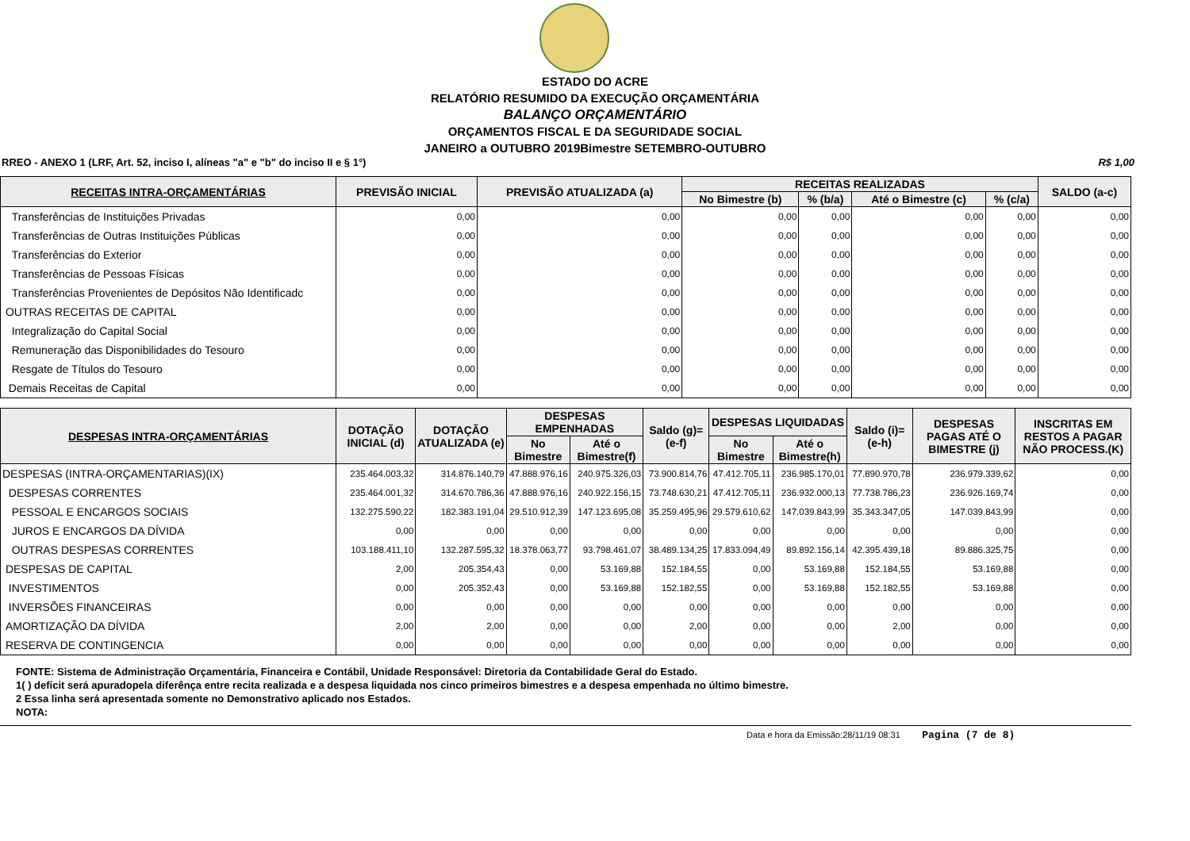ESTADO DO ACRE
RELATÓRIO RESUMIDO DA EXECUÇÃO ORÇAMENTÁRIA
BALANÇO ORÇAMENTÁRIO
ORÇAMENTOS FISCAL E DA SEGURIDADE SOCIAL
JANEIRO a OUTUBRO 2019Bimestre SETEMBRO-OUTUBRO
RREO - ANEXO 1 (LRF, Art. 52, inciso I, alíneas "a" e "b" do inciso II e § 1°) R$ 1,00
| RECEITAS INTRA-ORÇAMENTÁRIAS | PREVISÃO INICIAL | PREVISÃO ATUALIZADA (a) | RECEITAS REALIZADAS | | | | SALDO (a-c) |
| --- | --- | --- | --- | --- | --- | --- | --- |
| | | | No Bimestre (b) | % (b/a) | Até o Bimestre (c) | % (c/a) | |
| Transferências de Instituições Privadas | 0,00 | 0,00 | 0,00 | 0,00 | 0,00 | 0,00 | 0,00 |
| Transferências de Outras Instituições Públicas | 0,00 | 0,00 | 0,00 | 0,00 | 0,00 | 0,00 | 0,00 |
| Transferências do Exterior | 0,00 | 0,00 | 0,00 | 0,00 | 0,00 | 0,00 | 0,00 |
| Transferências de Pessoas Físicas | 0,00 | 0,00 | 0,00 | 0,00 | 0,00 | 0,00 | 0,00 |
| Transferências Provenientes de Depósitos Não Identificadc | 0,00 | 0,00 | 0,00 | 0,00 | 0,00 | 0,00 | 0,00 |
| OUTRAS RECEITAS DE CAPITAL | 0,00 | 0,00 | 0,00 | 0,00 | 0,00 | 0,00 | 0,00 |
| Integralização do Capital Social | 0,00 | 0,00 | 0,00 | 0,00 | 0,00 | 0,00 | 0,00 |
| Remuneração das Disponibilidades do Tesouro | 0,00 | 0,00 | 0,00 | 0,00 | 0,00 | 0,00 | 0,00 |
| Resgate de Títulos do Tesouro | 0,00 | 0,00 | 0,00 | 0,00 | 0,00 | 0,00 | 0,00 |
| Demais Receitas de Capital | 0,00 | 0,00 | 0,00 | 0,00 | 0,00 | 0,00 | 0,00 |
| DESPESAS INTRA-ORÇAMENTÁRIAS | DOTAÇÃO INICIAL (d) | DOTAÇÃO ATUALIZADA (e) | DESPESAS EMPENHADAS | | Saldo (g)=(e-f) | DESPESAS LIQUIDADAS | | Saldo (i)=(e-h) | DESPESAS PAGAS ATÉ O BIMESTRE (j) | INSCRITAS EM RESTOS A PAGAR NÃO PROCESS.(K) |
| --- | --- | --- | --- | --- | --- | --- | --- | --- | --- | --- |
| | | | No Bimestre | Até o Bimestre(f) | | No Bimestre | Até o Bimestre(h) | | | |
| DESPESAS (INTRA-ORÇAMENTARIAS)(IX) | 235.464.003,32 | 314.876.140,79 | 47.888.976,16 | 240.975.326,03 | 73.900.814,76 | 47.412.705,11 | 236.985.170,01 | 77.890.970,78 | 236.979.339,62 | 0,00 |
| DESPESAS CORRENTES | 235.464.001,32 | 314.670.786,36 | 47.888.976,16 | 240.922.156,15 | 73.748.630,21 | 47.412.705,11 | 236.932.000,13 | 77.738.786,23 | 236.926.169,74 | 0,00 |
| PESSOAL E ENCARGOS SOCIAIS | 132.275.590,22 | 182.383.191,04 | 29.510.912,39 | 147.123.695,08 | 35.259.495,96 | 29.579.610,62 | 147.039.843,99 | 35.343.347,05 | 147.039.843,99 | 0,00 |
| JUROS E ENCARGOS DA DÍVIDA | 0,00 | 0,00 | 0,00 | 0,00 | 0,00 | 0,00 | 0,00 | 0,00 | 0,00 | 0,00 |
| OUTRAS DESPESAS CORRENTES | 103.188.411,10 | 132.287.595,32 | 18.378.063,77 | 93.798.461,07 | 38.489.134,25 | 17.833.094,49 | 89.892.156,14 | 42.395.439,18 | 89.886.325,75 | 0,00 |
| DESPESAS DE CAPITAL | 2,00 | 205.354,43 | 0,00 | 53.169,88 | 152.184,55 | 0,00 | 53.169,88 | 152.184,55 | 53.169,88 | 0,00 |
| INVESTIMENTOS | 0,00 | 205.352,43 | 0,00 | 53.169,88 | 152.182,55 | 0,00 | 53.169,88 | 152.182,55 | 53.169,88 | 0,00 |
| INVERSÕES FINANCEIRAS | 0,00 | 0,00 | 0,00 | 0,00 | 0,00 | 0,00 | 0,00 | 0,00 | 0,00 | 0,00 |
| AMORTIZAÇÃO DA DÍVIDA | 2,00 | 2,00 | 0,00 | 0,00 | 2,00 | 0,00 | 0,00 | 2,00 | 0,00 | 0,00 |
| RESERVA DE CONTINGENCIA | 0,00 | 0,00 | 0,00 | 0,00 | 0,00 | 0,00 | 0,00 | 0,00 | 0,00 | 0,00 |
FONTE: Sistema de Administração Orçamentária, Financeira e Contábil, Unidade Responsável: Diretoria da Contabilidade Geral do Estado.
1( ) deficit será apuradopela diferênça entre recita realizada e a despesa liquidada nos cinco primeiros bimestres e a despesa empenhada no último bimestre.
2 Essa linha será apresentada somente no Demonstrativo aplicado nos Estados.
NOTA:
Data e hora da Emissão:28/11/19 08:31 Pagina (7 de 8)